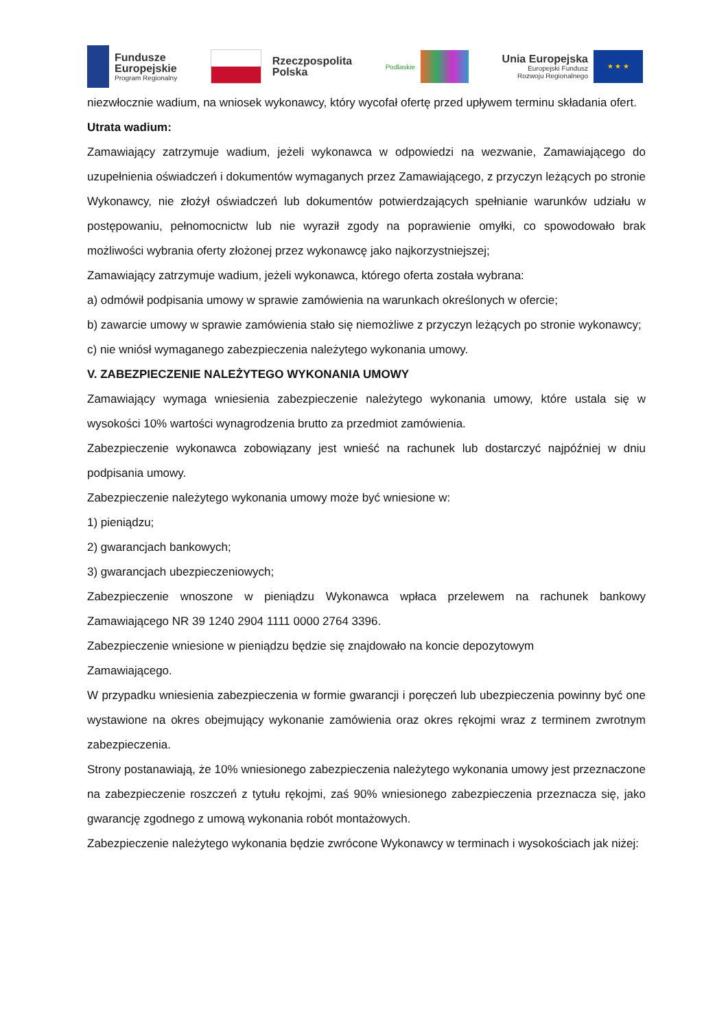Fundusze
Europejskie
Program Regionalny
Rzeczpospolita
Polska
Podlaskie
Unia Europejska
Europejski Fundusz
Rozwoju Regionalnego
★ ★ ★
niezwłocznie wadium, na wniosek wykonawcy, który wycofał ofertę przed upływem terminu składania ofert.
Utrata wadium:
Zamawiający zatrzymuje wadium, jeżeli wykonawca w odpowiedzi na wezwanie, Zamawiającego do uzupełnienia oświadczeń i dokumentów wymaganych przez Zamawiającego, z przyczyn leżących po stronie Wykonawcy, nie złożył oświadczeń lub dokumentów potwierdzających spełnianie warunków udziału w postępowaniu, pełnomocnictw lub nie wyraził zgody na poprawienie omyłki, co spowodowało brak możliwości wybrania oferty złożonej przez wykonawcę jako najkorzystniejszej;
Zamawiający zatrzymuje wadium, jeżeli wykonawca, którego oferta została wybrana:
a) odmówił podpisania umowy w sprawie zamówienia na warunkach określonych w ofercie;
b) zawarcie umowy w sprawie zamówienia stało się niemożliwe z przyczyn leżących po stronie wykonawcy;
c) nie wniósł wymaganego zabezpieczenia należytego wykonania umowy.
V. ZABEZPIECZENIE NALEŻYTEGO WYKONANIA UMOWY
Zamawiający wymaga wniesienia zabezpieczenie należytego wykonania umowy, które ustala się w wysokości 10% wartości wynagrodzenia brutto za przedmiot zamówienia.
Zabezpieczenie wykonawca zobowiązany jest wnieść na rachunek lub dostarczyć najpóźniej w dniu podpisania umowy.
Zabezpieczenie należytego wykonania umowy może być wniesione w:
1) pieniądzu;
2) gwarancjach bankowych;
3) gwarancjach ubezpieczeniowych;
Zabezpieczenie wnoszone w pieniądzu Wykonawca wpłaca przelewem na rachunek bankowy Zamawiającego NR 39 1240 2904 1111 0000 2764 3396.
Zabezpieczenie wniesione w pieniądzu będzie się znajdowało na koncie depozytowym
Zamawiającego.
W przypadku wniesienia zabezpieczenia w formie gwarancji i poręczeń lub ubezpieczenia powinny być one wystawione na okres obejmujący wykonanie zamówienia oraz okres rękojmi wraz z terminem zwrotnym zabezpieczenia.
Strony postanawiają, że 10% wniesionego zabezpieczenia należytego wykonania umowy jest przeznaczone na zabezpieczenie roszczeń z tytułu rękojmi, zaś 90% wniesionego zabezpieczenia przeznacza się, jako gwarancję zgodnego z umową wykonania robót montażowych.
Zabezpieczenie należytego wykonania będzie zwrócone Wykonawcy w terminach i wysokościach jak niżej: